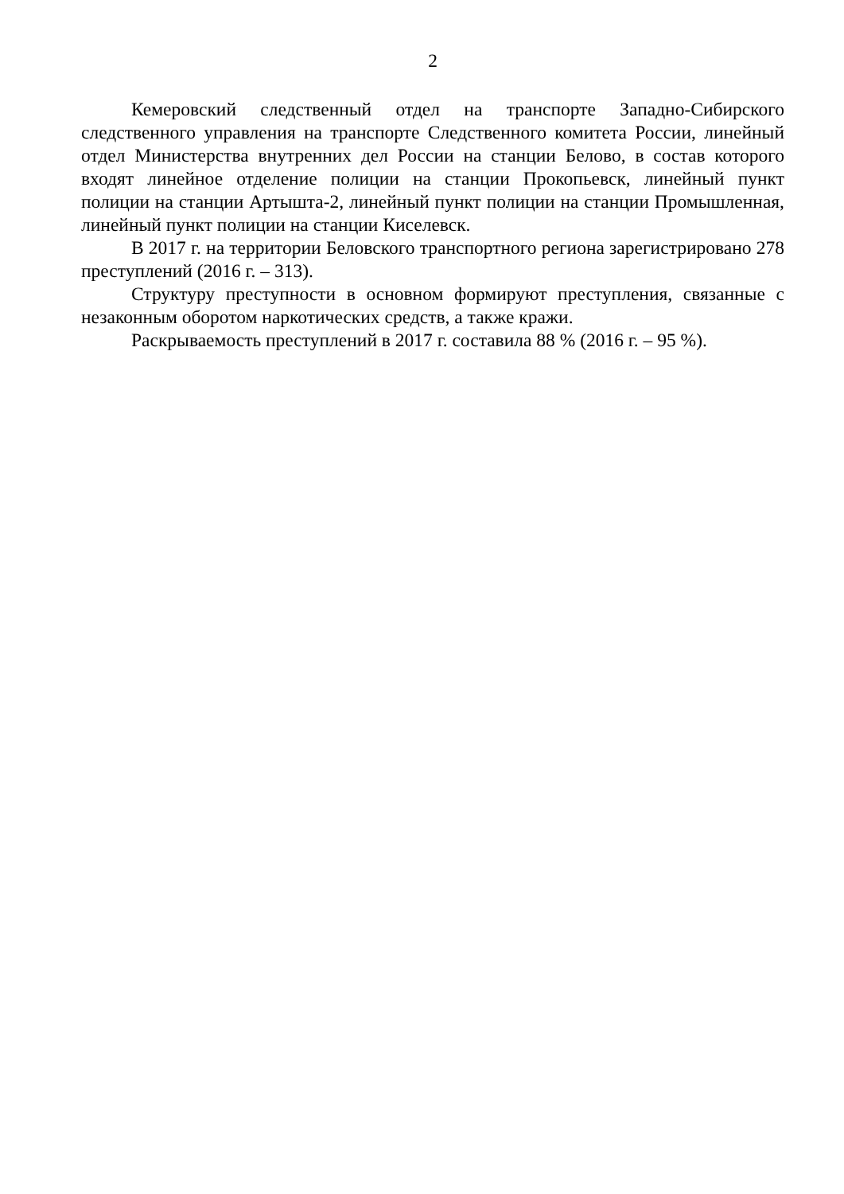2
Кемеровский следственный отдел на транспорте Западно-Сибирского следственного управления на транспорте Следственного комитета России, линейный отдел Министерства внутренних дел России на станции Белово, в состав которого входят линейное отделение полиции на станции Прокопьевск, линейный пункт полиции на станции Артышта-2, линейный пункт полиции на станции Промышленная, линейный пункт полиции на станции Киселевск.
В 2017 г. на территории Беловского транспортного региона зарегистрировано 278 преступлений (2016 г. – 313).
Структуру преступности в основном формируют преступления, связанные с незаконным оборотом наркотических средств, а также кражи.
Раскрываемость преступлений в 2017 г. составила 88 % (2016 г. – 95 %).